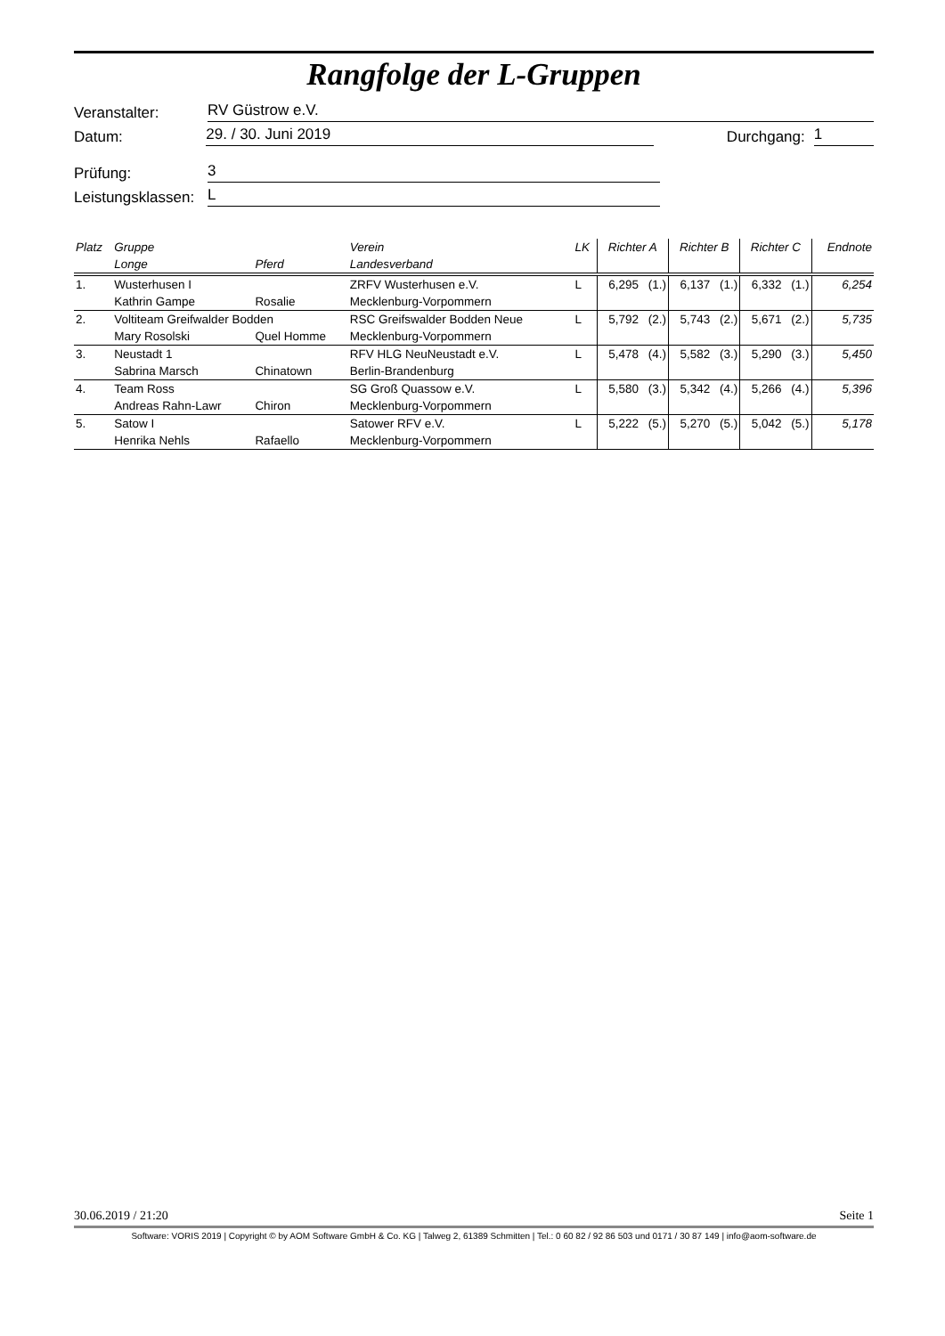Rangfolge der L-Gruppen
Veranstalter: RV Güstrow e.V.
Datum: 29. / 30. Juni 2019 Durchgang: 1
Prüfung: 3
Leistungsklassen: L
| Platz | Gruppe | | Verein | LK | Richter A | | Richter B | | Richter C | | Endnote |
| --- | --- | --- | --- | --- | --- | --- | --- | --- | --- | --- | --- |
| | Longe | Pferd | Landesverband | | | | | | | | |
| 1. | Wusterhusen I | | ZRFV Wusterhusen e.V. | L | 6,295 | (1.) | 6,137 | (1.) | 6,332 | (1.) | 6,254 |
| | Kathrin Gampe | Rosalie | Mecklenburg-Vorpommern | | | | | | | | |
| 2. | Voltiteam Greifwalder Bodden | | RSC Greifswalder Bodden Neue | L | 5,792 | (2.) | 5,743 | (2.) | 5,671 | (2.) | 5,735 |
| | Mary Rosolski | Quel Homme | Mecklenburg-Vorpommern | | | | | | | | |
| 3. | Neustadt 1 | | RFV HLG NeuNeustadt e.V. | L | 5,478 | (4.) | 5,582 | (3.) | 5,290 | (3.) | 5,450 |
| | Sabrina Marsch | Chinatown | Berlin-Brandenburg | | | | | | | | |
| 4. | Team Ross | | SG Groß Quassow e.V. | L | 5,580 | (3.) | 5,342 | (4.) | 5,266 | (4.) | 5,396 |
| | Andreas Rahn-Lawr | Chiron | Mecklenburg-Vorpommern | | | | | | | | |
| 5. | Satow I | | Satower RFV e.V. | L | 5,222 | (5.) | 5,270 | (5.) | 5,042 | (5.) | 5,178 |
| | Henrika Nehls | Rafaello | Mecklenburg-Vorpommern | | | | | | | | |
30.06.2019 / 21:20 Seite 1
Software: VORIS 2019 | Copyright © by AOM Software GmbH & Co. KG | Talweg 2, 61389 Schmitten | Tel.: 0 60 82 / 92 86 503 und 0171 / 30 87 149 | info@aom-software.de